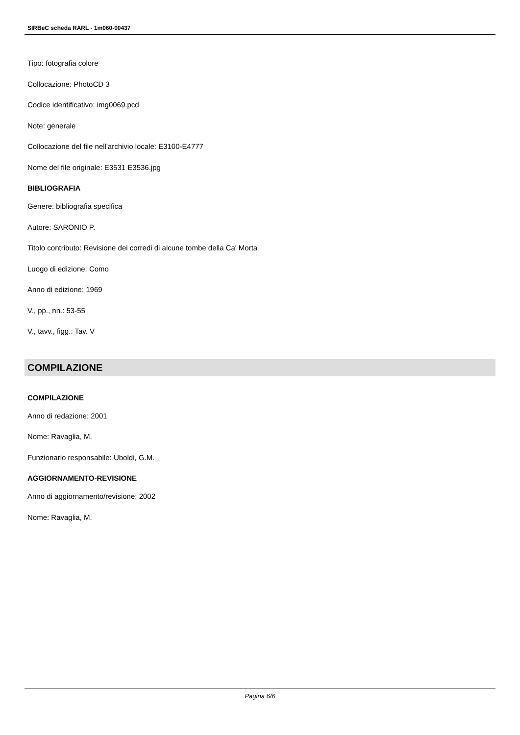SIRBeC scheda RARL - 1m060-00437
Tipo: fotografia colore
Collocazione: PhotoCD 3
Codice identificativo: img0069.pcd
Note: generale
Collocazione del file nell'archivio locale: E3100-E4777
Nome del file originale: E3531 E3536.jpg
BIBLIOGRAFIA
Genere: bibliografia specifica
Autore: SARONIO P.
Titolo contributo: Revisione dei corredi di alcune tombe della Ca' Morta
Luogo di edizione: Como
Anno di edizione: 1969
V., pp., nn.: 53-55
V., tavv., figg.: Tav. V
COMPILAZIONE
COMPILAZIONE
Anno di redazione: 2001
Nome: Ravaglia, M.
Funzionario responsabile: Uboldi, G.M.
AGGIORNAMENTO-REVISIONE
Anno di aggiornamento/revisione: 2002
Nome: Ravaglia, M.
Pagina 6/6